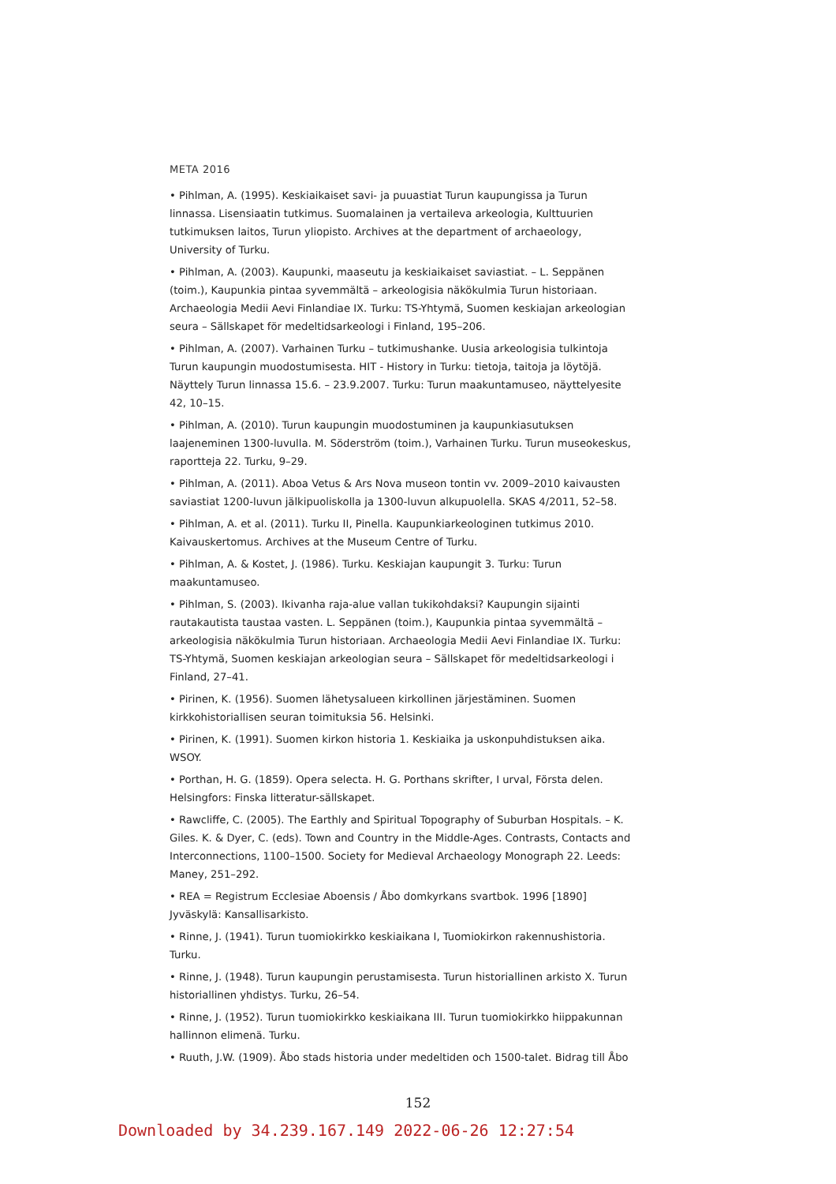META 2016
• Pihlman, A. (1995). Keskiaikaiset savi- ja puuastiat Turun kaupungissa ja Turun linnassa. Lisensiaatin tutkimus. Suomalainen ja vertaileva arkeologia, Kulttuurien tutkimuksen laitos, Turun yliopisto. Archives at the department of archaeology, University of Turku.
• Pihlman, A. (2003). Kaupunki, maaseutu ja keskiaikaiset saviastiat. – L. Seppänen (toim.), Kaupunkia pintaa syvemmältä – arkeologisia näkökulmia Turun historiaan. Archaeologia Medii Aevi Finlandiae IX. Turku: TS-Yhtymä, Suomen keskiajan arkeologian seura – Sällskapet för medeltidsarkeologi i Finland, 195–206.
• Pihlman, A. (2007). Varhainen Turku – tutkimushanke. Uusia arkeologisia tulkintoja Turun kaupungin muodostumisesta. HIT - History in Turku: tietoja, taitoja ja löytöjä. Näyttely Turun linnassa 15.6. – 23.9.2007. Turku: Turun maakuntamuseo, näyttelyesite 42, 10–15.
• Pihlman, A. (2010). Turun kaupungin muodostuminen ja kaupunkiasutuksen laajeneminen 1300-luvulla. M. Söderström (toim.), Varhainen Turku. Turun museokeskus, raportteja 22. Turku, 9–29.
• Pihlman, A. (2011). Aboa Vetus & Ars Nova museon tontin vv. 2009–2010 kaivausten saviastiat 1200-luvun jälkipuoliskolla ja 1300-luvun alkupuolella. SKAS 4/2011, 52–58.
• Pihlman, A. et al. (2011). Turku II, Pinella. Kaupunkiarkeologinen tutkimus 2010. Kaivauskertomus. Archives at the Museum Centre of Turku.
• Pihlman, A. & Kostet, J. (1986). Turku. Keskiajan kaupungit 3. Turku: Turun maakuntamuseo.
• Pihlman, S. (2003). Ikivanha raja-alue vallan tukikohdaksi? Kaupungin sijainti rautakautista taustaa vasten. L. Seppänen (toim.), Kaupunkia pintaa syvemmältä – arkeologisia näkökulmia Turun historiaan. Archaeologia Medii Aevi Finlandiae IX. Turku: TS-Yhtymä, Suomen keskiajan arkeologian seura – Sällskapet för medeltidsarkeologi i Finland, 27–41.
• Pirinen, K. (1956). Suomen lähetysalueen kirkollinen järjestäminen. Suomen kirkkohistoriallisen seuran toimituksia 56. Helsinki.
• Pirinen, K. (1991). Suomen kirkon historia 1. Keskiaika ja uskonpuhdistuksen aika. WSOY.
• Porthan, H. G. (1859). Opera selecta. H. G. Porthans skrifter, I urval, Första delen. Helsingfors: Finska litteratur-sällskapet.
• Rawcliffe, C. (2005). The Earthly and Spiritual Topography of Suburban Hospitals. – K. Giles. K. & Dyer, C. (eds). Town and Country in the Middle-Ages. Contrasts, Contacts and Interconnections, 1100–1500. Society for Medieval Archaeology Monograph 22. Leeds: Maney, 251–292.
• REA = Registrum Ecclesiae Aboensis / Åbo domkyrkans svartbok. 1996 [1890] Jyväskylä: Kansallisarkisto.
• Rinne, J. (1941). Turun tuomiokirkko keskiaikana I, Tuomiokirkon rakennushistoria. Turku.
• Rinne, J. (1948). Turun kaupungin perustamisesta. Turun historiallinen arkisto X. Turun historiallinen yhdistys. Turku, 26–54.
• Rinne, J. (1952). Turun tuomiokirkko keskiaikana III. Turun tuomiokirkko hiippakunnan hallinnon elimenä. Turku.
• Ruuth, J.W. (1909). Åbo stads historia under medeltiden och 1500-talet. Bidrag till Åbo
152
Downloaded by 34.239.167.149 2022-06-26 12:27:54